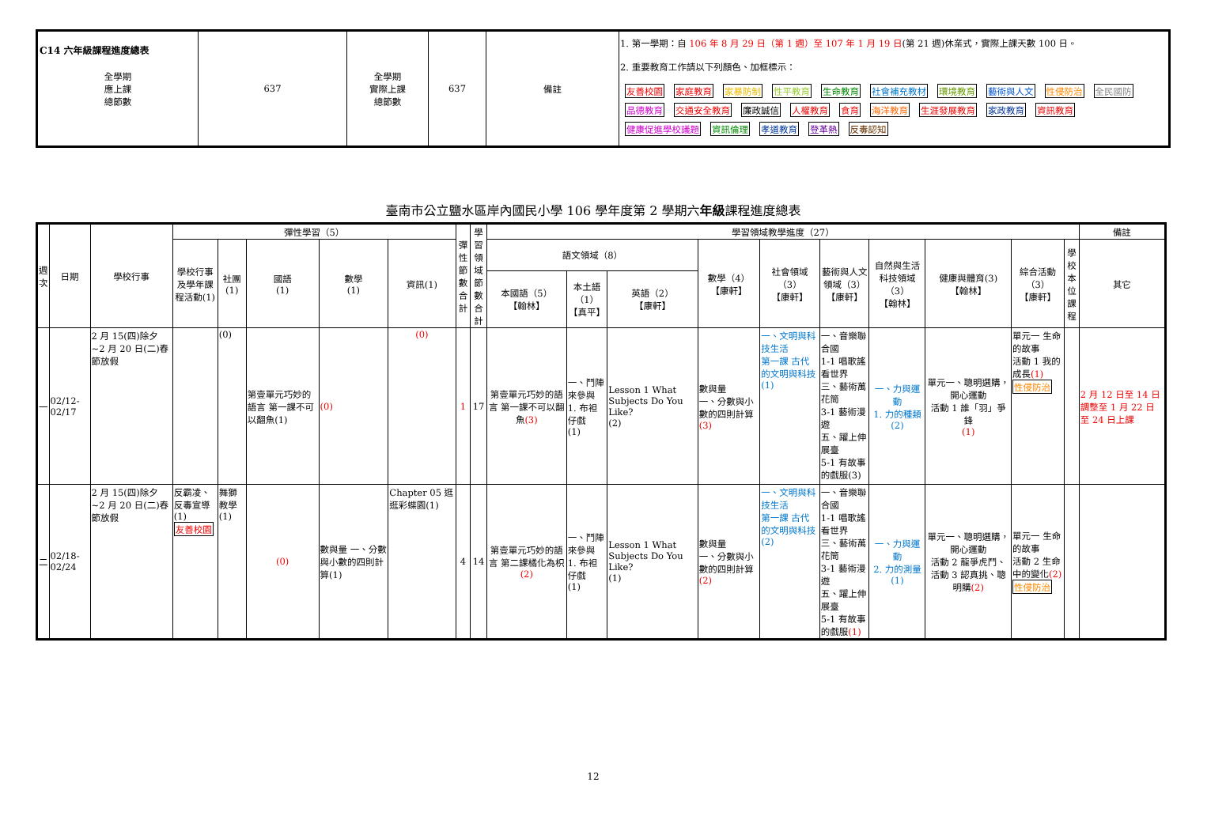C14 六年級課程進度總表
| 全學期 應上課 總節數 | 637 | 全學期 實際上課 總節數 | 637 | 備註 | 1. 第一學期：自 106 年 8 月 29 日（第 1 週）至 107 年 1 月 19 日 (第 21 週)休業式，實際上課天數 100 日。 2. 重要教育工作請以下列顏色、加框標示： 友善校園 家庭教育 家暴防制 性平教育 生命教育 社會補充教材 環境教育 藝術與人文 性侵防治 全民國防 品德教育 交通安全教育 廉政誠信 人權教育 食育 海洋教育 生涯發展教育 家政教育 資訊教育 健康促進學校議題 資訊倫理 孝道教育 登革熱 反毒認知 |
臺南市公立鹽水區岸內國民小學 106 學年度第 2 學期六年級課程進度總表
| 週 次 | 日期 | 學校行事 | 彈性學習（5） | | | | | 彈性 節數 合計 | 學習 領域 節數 合計 | 學習領域教學進度（27） | | | | | | | | | | 備註 |
| --- | --- | --- | --- | --- | --- | --- | --- | --- | --- | --- | --- | --- | --- | --- | --- | --- | --- | --- | --- | --- |
| | | | 學校行事 及學年課 程活動(1) | 社團 (1) | 國語 (1) | 數學 (1) | 資訊(1) | | | 語文領域（8） | | | 數學（4） 【康軒】 | 社會領域（3） 【康軒】 | 藝術與人文領域（3） 【康軒】 | 自然與生活科技領域（3） 【翰林】 | 健康與體育(3) 【翰林】 | 綜合活動（3） 【康軒】 | 學校 本位 課程 | 其它 |
| | | | | | | | | | | 本國語（5） 【翰林】 | 本土語（1） 【真平】 | 英語（2） 【康軒】 | | | | | | | | |
| 一 | 02/12-02/17 | 2 月 15(四)除夕~2 月 20 日(二)春節放假 | | (0) | 第壹單元巧妙的語言 第一課不可以翻魚(1) | (0) | (0) | 1 | 17 | 第壹單元巧妙的語言 第一課不可以翻魚 (3) | 一、鬥陣來參與 1. 布袒仔戲 (1) | Lesson 1 What Subjects Do You Like? (2) | 數與量 一、分數與小數的四則計算 (3) | 一、文明與科技生活 第一課 古代的文明與科技 (1) | 一、音樂聯合國 1-1 唱歌謠看世界 三、藝術萬花筒 3-1 藝術漫遊 五、躍上伸展臺 5-1 有故事的戲服(3) | 一、力與運動 1. 力的種類 (2) | 單元一、聰明選購，開心運動 活動 1 誰「羽」爭鋒 (1) | 單元一 生命的故事 活動 1 我的成長 (1) 性侵防治 | | 2 月 12 日至 14 日調整至 1 月 22 日至 24 日上課 |
| 二 | 02/18-02/24 | 2 月 15(四)除夕~2 月 20 日(二)春節放假 | 反霸凌、反毒宣導(1) 友善校園 | 舞獅教學(1) | (0) | 數與量 一、分數與小數的四則計算(1) | Chapter 05 逛逛彩蝶園(1) | 4 | 14 | 第壹單元巧妙的語言 第二課橘化為枳 (2) | 一、鬥陣來參與 1. 布袒仔戲 (1) | Lesson 1 What Subjects Do You Like? (1) | 數與量 一、分數與小數的四則計算 (2) | 一、文明與科技生活 第一課 古代的文明與科技(2) | 一、音樂聯合國 1-1 唱歌謠看世界 三、藝術萬花筒 3-1 藝術漫遊 五、躍上伸展臺 5-1 有故事的戲服 (1) | 一、力與運動 2. 力的測量 (1) | 單元一、聰明選購，開心運動 活動 2 龍爭虎鬥、活動 3 認真挑、聰明購 (2) | 單元一 生命的故事 活動 2 生命中的變化 (2) 性侵防治 | | |
12